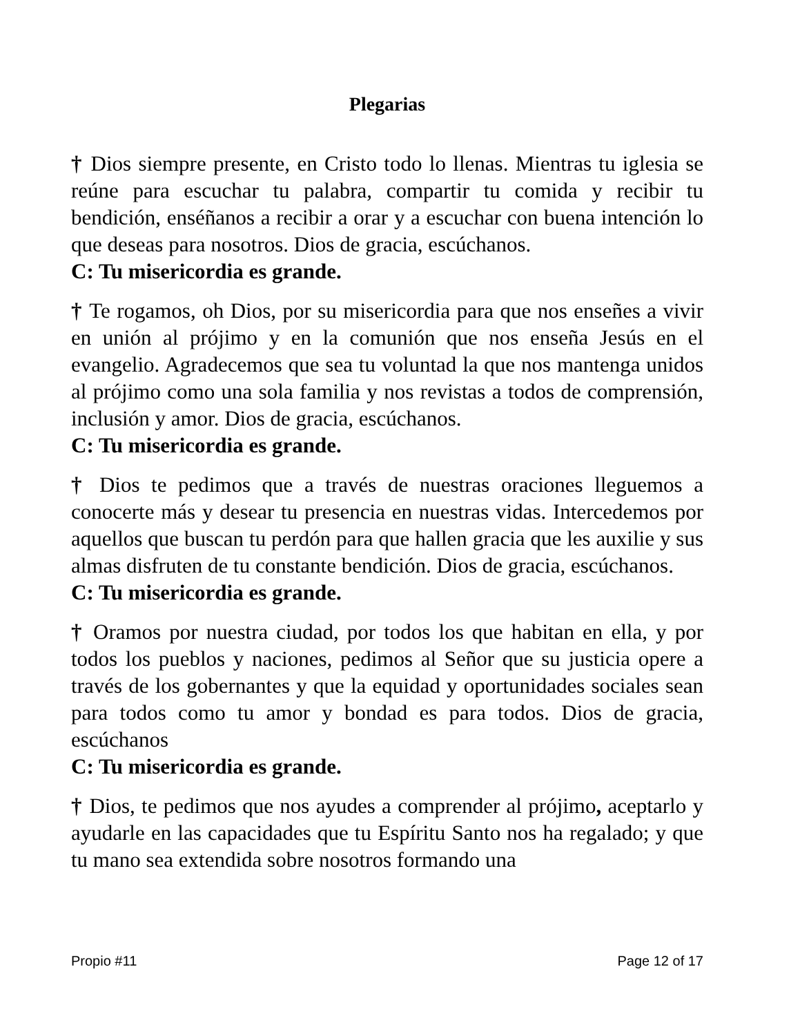Plegarias
† Dios siempre presente, en Cristo todo lo llenas. Mientras tu iglesia se reúne para escuchar tu palabra, compartir tu comida y recibir tu bendición, enséñanos a recibir a orar y a escuchar con buena intención lo que deseas para nosotros. Dios de gracia, escúchanos.
C: Tu misericordia es grande.
† Te rogamos, oh Dios, por su misericordia para que nos enseñes a vivir en unión al prójimo y en la comunión que nos enseña Jesús en el evangelio. Agradecemos que sea tu voluntad la que nos mantenga unidos al prójimo como una sola familia y nos revistas a todos de comprensión, inclusión y amor. Dios de gracia, escúchanos.
C: Tu misericordia es grande.
† Dios te pedimos que a través de nuestras oraciones lleguemos a conocerte más y desear tu presencia en nuestras vidas. Intercedemos por aquellos que buscan tu perdón para que hallen gracia que les auxilie y sus almas disfruten de tu constante bendición. Dios de gracia, escúchanos.
C: Tu misericordia es grande.
† Oramos por nuestra ciudad, por todos los que habitan en ella, y por todos los pueblos y naciones, pedimos al Señor que su justicia opere a través de los gobernantes y que la equidad y oportunidades sociales sean para todos como tu amor y bondad es para todos. Dios de gracia, escúchanos
C: Tu misericordia es grande.
† Dios, te pedimos que nos ayudes a comprender al prójimo, aceptarlo y ayudarle en las capacidades que tu Espíritu Santo nos ha regalado; y que tu mano sea extendida sobre nosotros formando una
Propio #11 Page 12 of 17